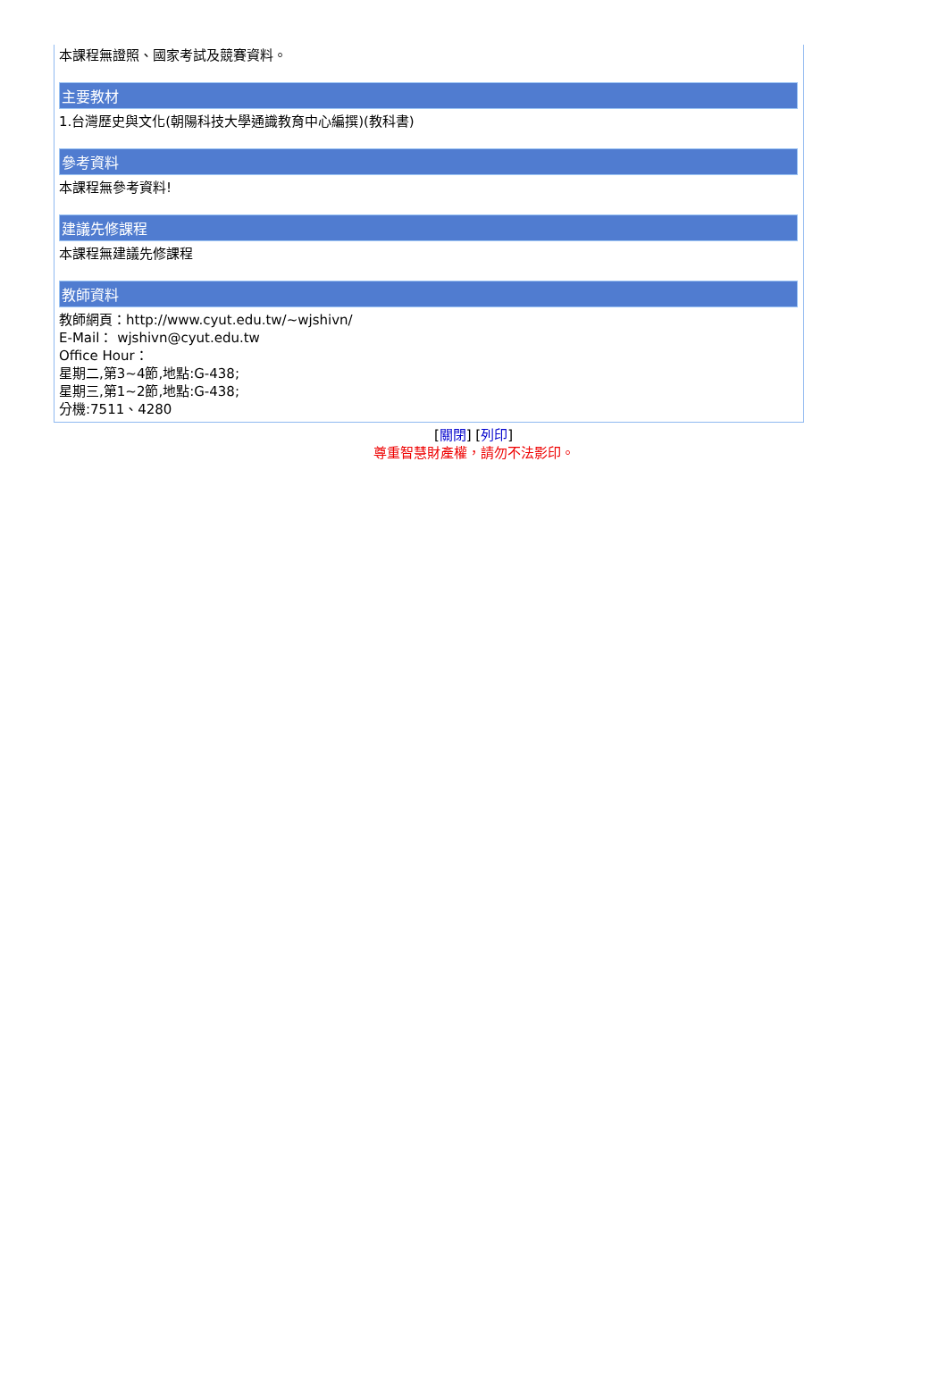本課程無證照、國家考試及競賽資料。
主要教材
1.台灣歷史與文化(朝陽科技大學通識教育中心編撰)(教科書)
參考資料
本課程無參考資料!
建議先修課程
本課程無建議先修課程
教師資料
教師網頁：http://www.cyut.edu.tw/~wjshivn/
E-Mail： wjshivn@cyut.edu.tw
Office Hour：
星期二,第3~4節,地點:G-438;
星期三,第1~2節,地點:G-438;
分機:7511、4280
[關閉] [列印]
尊重智慧財產權，請勿不法影印。